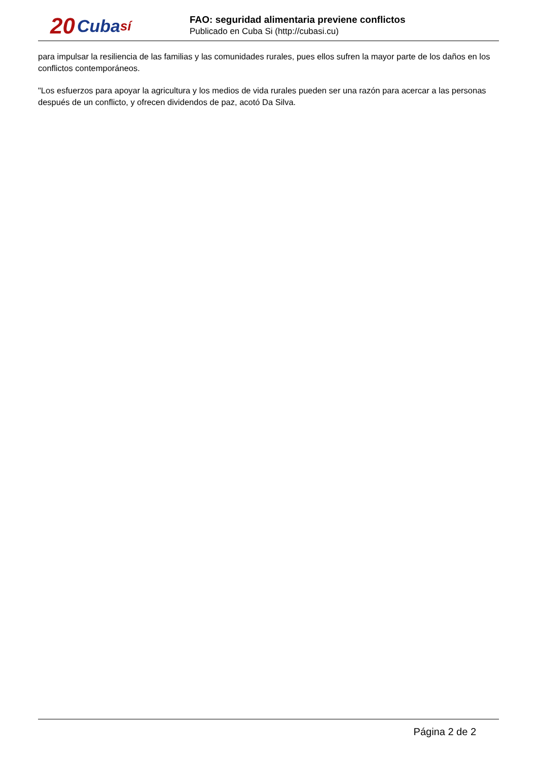20 Cuba sí
FAO: seguridad alimentaria previene conflictos
Publicado en Cuba Si (http://cubasi.cu)
para impulsar la resiliencia de las familias y las comunidades rurales, pues ellos sufren la mayor parte de los daños en los conflictos contemporáneos.
"Los esfuerzos para apoyar la agricultura y los medios de vida rurales pueden ser una razón para acercar a las personas después de un conflicto, y ofrecen dividendos de paz, acotó Da Silva.
Página 2 de 2